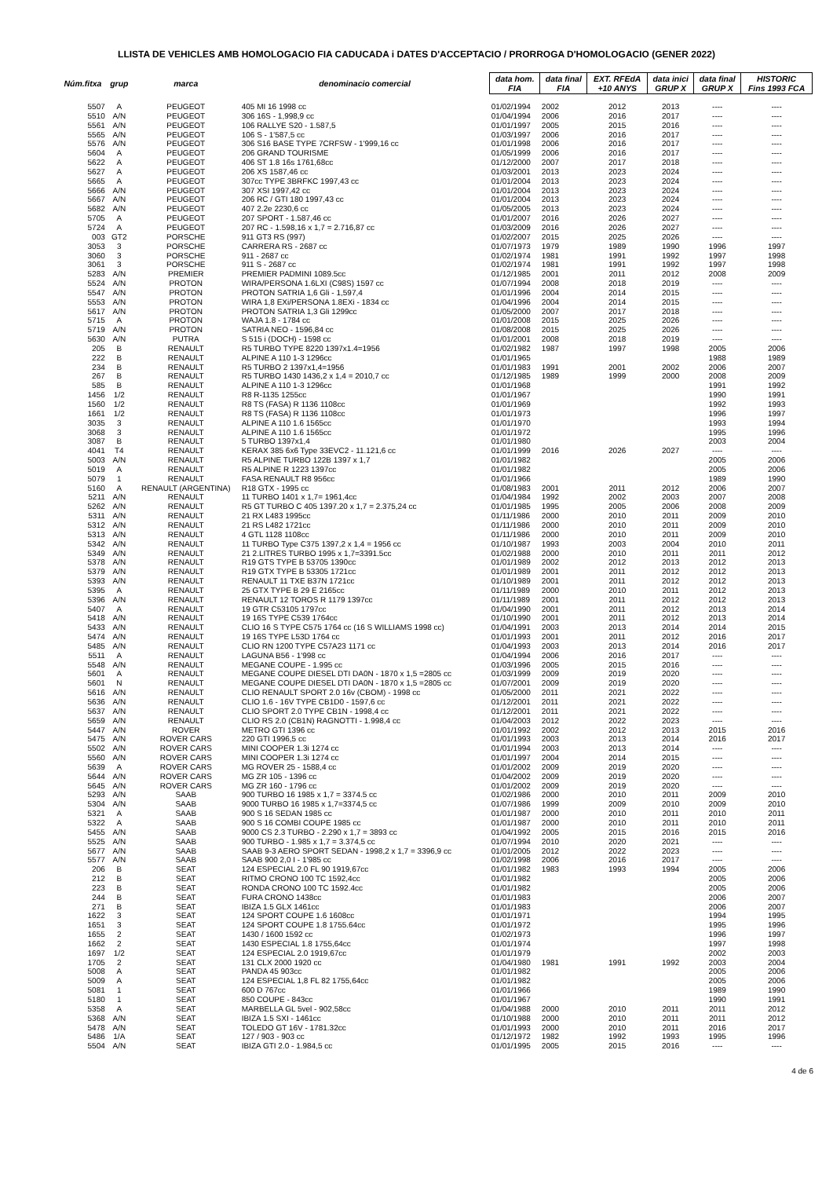LLISTA DE VEHICLES AMB HOMOLOGACIO FIA CADUCADA i DATES D'ACCEPTACIO / PRORROGA D'HOMOLOGACIO (GENER 2022)
| Núm.fitxa | grup | marca | denominacio comercial | data hom. FIA | data final FIA | EXT. RFEdA +10 ANYS | data inici GRUP X | data final GRUP X | HISTORIC Fins 1993 FCA |
| --- | --- | --- | --- | --- | --- | --- | --- | --- | --- |
| 5507 | A | PEUGEOT | 405 MI 16 1998 cc | 01/02/1994 | 2002 | 2012 | 2013 | ---- | ---- |
| 5510 | A/N | PEUGEOT | 306 16S - 1,998,9 cc | 01/04/1994 | 2006 | 2016 | 2017 | ---- | ---- |
| 5561 | A/N | PEUGEOT | 106 RALLYE S20 - 1.587,5 | 01/01/1997 | 2005 | 2015 | 2016 | ---- | ---- |
| 5565 | A/N | PEUGEOT | 106 S - 1'587,5 cc | 01/03/1997 | 2006 | 2016 | 2017 | ---- | ---- |
| 5576 | A/N | PEUGEOT | 306 S16 BASE TYPE 7CRFSW - 1'999,16 cc | 01/01/1998 | 2006 | 2016 | 2017 | ---- | ---- |
| 5604 | A | PEUGEOT | 206 GRAND TOURISME | 01/05/1999 | 2006 | 2016 | 2017 | ---- | ---- |
| 5622 | A | PEUGEOT | 406 ST 1.8 16s 1761,68cc | 01/12/2000 | 2007 | 2017 | 2018 | ---- | ---- |
| 5627 | A | PEUGEOT | 206 XS 1587,46 cc | 01/03/2001 | 2013 | 2023 | 2024 | ---- | ---- |
| 5665 | A | PEUGEOT | 307cc TYPE 3BRFKC 1997,43 cc | 01/01/2004 | 2013 | 2023 | 2024 | ---- | ---- |
| 5666 | A/N | PEUGEOT | 307 XSI 1997,42 cc | 01/01/2004 | 2013 | 2023 | 2024 | ---- | ---- |
| 5667 | A/N | PEUGEOT | 206 RC / GTI 180 1997,43 cc | 01/01/2004 | 2013 | 2023 | 2024 | ---- | ---- |
| 5682 | A/N | PEUGEOT | 407 2.2e 2230,6 cc | 01/05/2005 | 2013 | 2023 | 2024 | ---- | ---- |
| 5705 | A | PEUGEOT | 207 SPORT - 1.587,46 cc | 01/01/2007 | 2016 | 2026 | 2027 | ---- | ---- |
| 5724 | A | PEUGEOT | 207 RC - 1.598,16 x 1,7 = 2.716,87 cc | 01/03/2009 | 2016 | 2026 | 2027 | ---- | ---- |
| 003 | GT2 | PORSCHE | 911 GT3 RS (997) | 01/02/2007 | 2015 | 2025 | 2026 | ---- | ---- |
| 3053 | 3 | PORSCHE | CARRERA RS - 2687 cc | 01/07/1973 | 1979 | 1989 | 1990 | 1996 | 1997 |
| 3060 | 3 | PORSCHE | 911 - 2687 cc | 01/02/1974 | 1981 | 1991 | 1992 | 1997 | 1998 |
| 3061 | 3 | PORSCHE | 911 S - 2687 cc | 01/02/1974 | 1981 | 1991 | 1992 | 1997 | 1998 |
| 5283 | A/N | PREMIER | PREMIER PADMINI 1089.5cc | 01/12/1985 | 2001 | 2011 | 2012 | 2008 | 2009 |
| 5524 | A/N | PROTON | WIRA/PERSONA 1.6LXI (C98S) 1597 cc | 01/07/1994 | 2008 | 2018 | 2019 | ---- | ---- |
| 5547 | A/N | PROTON | PROTON SATRIA 1,6 Gli - 1,597,4 | 01/01/1996 | 2004 | 2014 | 2015 | ---- | ---- |
| 5553 | A/N | PROTON | WIRA 1,8 EXi/PERSONA 1.8EXi - 1834 cc | 01/04/1996 | 2004 | 2014 | 2015 | ---- | ---- |
| 5617 | A/N | PROTON | PROTON SATRIA 1,3 Gli 1299cc | 01/05/2000 | 2007 | 2017 | 2018 | ---- | ---- |
| 5715 | A | PROTON | WAJA 1.8 - 1784 cc | 01/01/2008 | 2015 | 2025 | 2026 | ---- | ---- |
| 5719 | A/N | PROTON | SATRIA NEO - 1596,84 cc | 01/08/2008 | 2015 | 2025 | 2026 | ---- | ---- |
| 5630 | A/N | PUTRA | S 515 i (DOCH) - 1598 cc | 01/01/2001 | 2008 | 2018 | 2019 | ---- | ---- |
| 205 | B | RENAULT | R5 TURBO TYPE 8220 1397x1.4=1956 | 01/02/1982 | 1987 | 1997 | 1998 | 2005 | 2006 |
| 222 | B | RENAULT | ALPINE A 110 1-3 1296cc | 01/01/1965 | | | | 1988 | 1989 |
| 234 | B | RENAULT | R5 TURBO 2 1397x1,4=1956 | 01/01/1983 | 1991 | 2001 | 2002 | 2006 | 2007 |
| 267 | B | RENAULT | R5 TURBO 1430 1436,2 x 1,4 = 2010,7 cc | 01/12/1985 | 1989 | 1999 | 2000 | 2008 | 2009 |
| 585 | B | RENAULT | ALPINE A 110 1-3 1296cc | 01/01/1968 | | | | 1991 | 1992 |
| 1456 | 1/2 | RENAULT | R8 R-1135 1255cc | 01/01/1967 | | | | 1990 | 1991 |
| 1560 | 1/2 | RENAULT | R8 TS (FASA) R 1136 1108cc | 01/01/1969 | | | | 1992 | 1993 |
| 1661 | 1/2 | RENAULT | R8 TS (FASA) R 1136 1108cc | 01/01/1973 | | | | 1996 | 1997 |
| 3035 | 3 | RENAULT | ALPINE A 110 1.6 1565cc | 01/01/1970 | | | | 1993 | 1994 |
| 3068 | 3 | RENAULT | ALPINE A 110 1.6 1565cc | 01/01/1972 | | | | 1995 | 1996 |
| 3087 | B | RENAULT | 5 TURBO 1397x1,4 | 01/01/1980 | | | | 2003 | 2004 |
| 4041 | T4 | RENAULT | KERAX 385 6x6 Type 33EVC2 - 11.121,6 cc | 01/01/1999 | 2016 | 2026 | 2027 | ---- | ---- |
| 5003 | A/N | RENAULT | R5 ALPINE TURBO 122B 1397 x 1,7 | 01/01/1982 | | | | 2005 | 2006 |
| 5019 | A | RENAULT | R5 ALPINE R 1223 1397cc | 01/01/1982 | | | | 2005 | 2006 |
| 5079 | 1 | RENAULT | FASA RENAULT R8 956cc | 01/01/1966 | | | | 1989 | 1990 |
| 5160 | A | RENAULT (ARGENTINA) | R18 GTX - 1995 cc | 01/08/1983 | 2001 | 2011 | 2012 | 2006 | 2007 |
| 5211 | A/N | RENAULT | 11 TURBO 1401 x 1,7= 1961,4cc | 01/04/1984 | 1992 | 2002 | 2003 | 2007 | 2008 |
| 5262 | A/N | RENAULT | R5 GT TURBO C 405 1397.20 x 1,7 = 2.375,24 cc | 01/01/1985 | 1995 | 2005 | 2006 | 2008 | 2009 |
| 5311 | A/N | RENAULT | 21 RX L483 1995cc | 01/11/1986 | 2000 | 2010 | 2011 | 2009 | 2010 |
| 5312 | A/N | RENAULT | 21 RS L482 1721cc | 01/11/1986 | 2000 | 2010 | 2011 | 2009 | 2010 |
| 5313 | A/N | RENAULT | 4 GTL 1128 1108cc | 01/11/1986 | 2000 | 2010 | 2011 | 2009 | 2010 |
| 5342 | A/N | RENAULT | 11 TURBO Type C375 1397,2 x 1,4 = 1956 cc | 01/10/1987 | 1993 | 2003 | 2004 | 2010 | 2011 |
| 5349 | A/N | RENAULT | 21 2.LITRES TURBO 1995 x 1,7=3391.5cc | 01/02/1988 | 2000 | 2010 | 2011 | 2011 | 2012 |
| 5378 | A/N | RENAULT | R19 GTS TYPE B 53705 1390cc | 01/01/1989 | 2002 | 2012 | 2013 | 2012 | 2013 |
| 5379 | A/N | RENAULT | R19 GTX TYPE B 53305 1721cc | 01/01/1989 | 2001 | 2011 | 2012 | 2012 | 2013 |
| 5393 | A/N | RENAULT | RENAULT 11 TXE B37N 1721cc | 01/10/1989 | 2001 | 2011 | 2012 | 2012 | 2013 |
| 5395 | A | RENAULT | 25 GTX TYPE B 29 E 2165cc | 01/11/1989 | 2000 | 2010 | 2011 | 2012 | 2013 |
| 5396 | A/N | RENAULT | RENAULT 12 TOROS R 1179 1397cc | 01/11/1989 | 2001 | 2011 | 2012 | 2012 | 2013 |
| 5407 | A | RENAULT | 19 GTR C53105 1797cc | 01/04/1990 | 2001 | 2011 | 2012 | 2013 | 2014 |
| 5418 | A/N | RENAULT | 19 16S TYPE C539 1764cc | 01/10/1990 | 2001 | 2011 | 2012 | 2013 | 2014 |
| 5433 | A/N | RENAULT | CLIO 16 S TYPE C575 1764 cc (16 S WILLIAMS 1998 cc) | 01/04/1991 | 2003 | 2013 | 2014 | 2014 | 2015 |
| 5474 | A/N | RENAULT | 19 16S TYPE L53D 1764 cc | 01/01/1993 | 2001 | 2011 | 2012 | 2016 | 2017 |
| 5485 | A/N | RENAULT | CLIO RN 1200 TYPE C57A23 1171 cc | 01/04/1993 | 2003 | 2013 | 2014 | 2016 | 2017 |
| 5511 | A | RENAULT | LAGUNA B56 - 1'998 cc | 01/04/1994 | 2006 | 2016 | 2017 | ---- | ---- |
| 5548 | A/N | RENAULT | MEGANE COUPE - 1.995 cc | 01/03/1996 | 2005 | 2015 | 2016 | ---- | ---- |
| 5601 | A | RENAULT | MEGANE COUPE DIESEL DTI DA0N - 1870 x 1,5 =2805 cc | 01/03/1999 | 2009 | 2019 | 2020 | ---- | ---- |
| 5601 | N | RENAULT | MEGANE COUPE DIESEL DTI DA0N - 1870 x 1,5 =2805 cc | 01/07/2001 | 2009 | 2019 | 2020 | ---- | ---- |
| 5616 | A/N | RENAULT | CLIO RENAULT SPORT 2.0 16v (CBOM) - 1998 cc | 01/05/2000 | 2011 | 2021 | 2022 | ---- | ---- |
| 5636 | A/N | RENAULT | CLIO 1.6 - 16V TYPE CB1D0 - 1597,6 cc | 01/12/2001 | 2011 | 2021 | 2022 | ---- | ---- |
| 5637 | A/N | RENAULT | CLIO SPORT 2.0 TYPE CB1N - 1998,4 cc | 01/12/2001 | 2011 | 2021 | 2022 | ---- | ---- |
| 5659 | A/N | RENAULT | CLIO RS 2.0 (CB1N) RAGNOTTI - 1.998,4 cc | 01/04/2003 | 2012 | 2022 | 2023 | ---- | ---- |
| 5447 | A/N | ROVER | METRO GTI 1396 cc | 01/01/1992 | 2002 | 2012 | 2013 | 2015 | 2016 |
| 5475 | A/N | ROVER CARS | 220 GTI 1996,5 cc | 01/01/1993 | 2003 | 2013 | 2014 | 2016 | 2017 |
| 5502 | A/N | ROVER CARS | MINI COOPER 1.3i 1274 cc | 01/01/1994 | 2003 | 2013 | 2014 | ---- | ---- |
| 5560 | A/N | ROVER CARS | MINI COOPER 1.3i 1274 cc | 01/01/1997 | 2004 | 2014 | 2015 | ---- | ---- |
| 5639 | A | ROVER CARS | MG ROVER 25 - 1588,4 cc | 01/01/2002 | 2009 | 2019 | 2020 | ---- | ---- |
| 5644 | A/N | ROVER CARS | MG ZR 105 - 1396 cc | 01/04/2002 | 2009 | 2019 | 2020 | ---- | ---- |
| 5645 | A/N | ROVER CARS | MG ZR 160 - 1796 cc | 01/01/2002 | 2009 | 2019 | 2020 | ---- | ---- |
| 5293 | A/N | SAAB | 900 TURBO 16 1985 x 1,7 = 3374.5 cc | 01/02/1986 | 2000 | 2010 | 2011 | 2009 | 2010 |
| 5304 | A/N | SAAB | 9000 TURBO 16 1985 x 1,7=3374,5 cc | 01/07/1986 | 1999 | 2009 | 2010 | 2009 | 2010 |
| 5321 | A | SAAB | 900 S 16 SEDAN 1985 cc | 01/01/1987 | 2000 | 2010 | 2011 | 2010 | 2011 |
| 5322 | A | SAAB | 900 S 16 COMBI COUPE 1985 cc | 01/01/1987 | 2000 | 2010 | 2011 | 2010 | 2011 |
| 5455 | A/N | SAAB | 9000 CS 2.3 TURBO - 2.290 x 1,7 = 3893 cc | 01/04/1992 | 2005 | 2015 | 2016 | 2015 | 2016 |
| 5525 | A/N | SAAB | 900 TURBO - 1.985 x 1,7 = 3.374,5 cc | 01/07/1994 | 2010 | 2020 | 2021 | ---- | ---- |
| 5677 | A/N | SAAB | SAAB 9-3 AERO SPORT SEDAN - 1998,2 x 1,7 = 3396,9 cc | 01/01/2005 | 2012 | 2022 | 2023 | ---- | ---- |
| 5577 | A/N | SAAB | SAAB 900 2,0 I - 1'985 cc | 01/02/1998 | 2006 | 2016 | 2017 | ---- | ---- |
| 206 | B | SEAT | 124 ESPECIAL 2.0 FL 90 1919,67cc | 01/01/1982 | 1983 | 1993 | 1994 | 2005 | 2006 |
| 212 | B | SEAT | RITMO CRONO 100 TC 1592,4cc | 01/01/1982 | | | | 2005 | 2006 |
| 223 | B | SEAT | RONDA CRONO 100 TC 1592.4cc | 01/01/1982 | | | | 2005 | 2006 |
| 244 | B | SEAT | FURA CRONO 1438cc | 01/01/1983 | | | | 2006 | 2007 |
| 271 | B | SEAT | IBIZA 1.5 GLX 1461cc | 01/01/1983 | | | | 2006 | 2007 |
| 1622 | 3 | SEAT | 124 SPORT COUPE 1.6 1608cc | 01/01/1971 | | | | 1994 | 1995 |
| 1651 | 3 | SEAT | 124 SPORT COUPE 1.8 1755.64cc | 01/01/1972 | | | | 1995 | 1996 |
| 1655 | 2 | SEAT | 1430 / 1600 1592 cc | 01/02/1973 | | | | 1996 | 1997 |
| 1662 | 2 | SEAT | 1430 ESPECIAL 1.8 1755,64cc | 01/01/1974 | | | | 1997 | 1998 |
| 1697 | 1/2 | SEAT | 124 ESPECIAL 2.0 1919,67cc | 01/01/1979 | | | | 2002 | 2003 |
| 1705 | 2 | SEAT | 131 CLX 2000 1920 cc | 01/04/1980 | 1981 | 1991 | 1992 | 2003 | 2004 |
| 5008 | A | SEAT | PANDA 45 903cc | 01/01/1982 | | | | 2005 | 2006 |
| 5009 | A | SEAT | 124 ESPECIAL 1,8 FL 82 1755,64cc | 01/01/1982 | | | | 2005 | 2006 |
| 5081 | 1 | SEAT | 600 D 767cc | 01/01/1966 | | | | 1989 | 1990 |
| 5180 | 1 | SEAT | 850 COUPE - 843cc | 01/01/1967 | | | | 1990 | 1991 |
| 5358 | A | SEAT | MARBELLA GL 5vel - 902,58cc | 01/04/1988 | 2000 | 2010 | 2011 | 2011 | 2012 |
| 5368 | A/N | SEAT | IBIZA 1.5 SXI - 1461cc | 01/10/1988 | 2000 | 2010 | 2011 | 2011 | 2012 |
| 5478 | A/N | SEAT | TOLEDO GT 16V - 1781.32cc | 01/01/1993 | 2000 | 2010 | 2011 | 2016 | 2017 |
| 5486 | 1/A | SEAT | 127 / 903 - 903 cc | 01/12/1972 | 1982 | 1992 | 1993 | 1995 | 1996 |
| 5504 | A/N | SEAT | IBIZA GTI 2.0 - 1.984,5 cc | 01/01/1995 | 2005 | 2015 | 2016 | ---- | ---- |
4 de 6